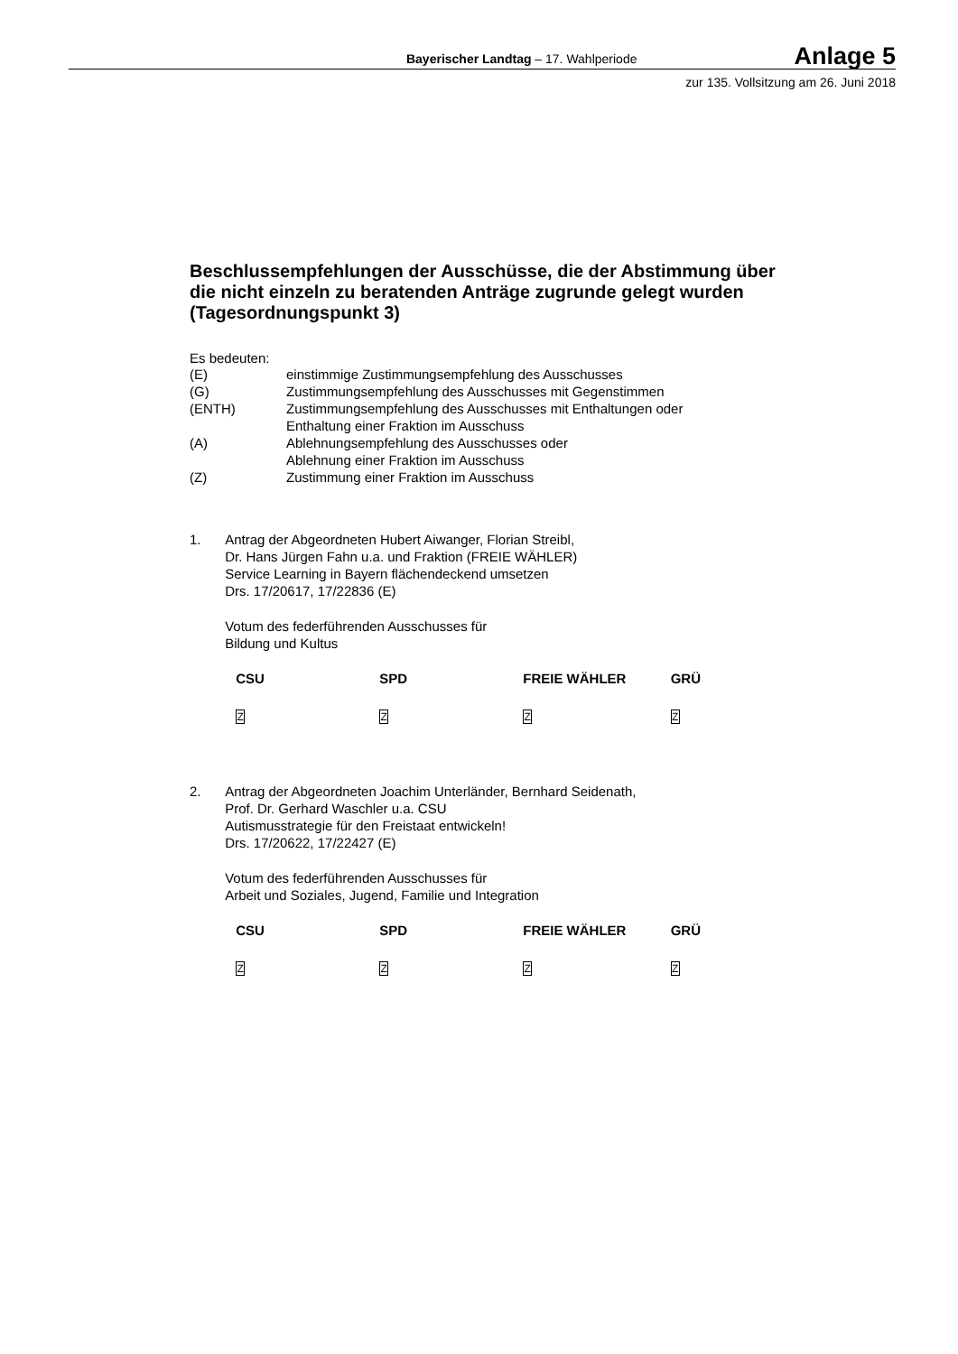Bayerischer Landtag – 17. Wahlperiode
Anlage 5
zur 135. Vollsitzung am 26. Juni 2018
Beschlussempfehlungen der Ausschüsse, die der Abstimmung über die nicht einzeln zu beratenden Anträge zugrunde gelegt wurden (Tagesordnungspunkt 3)
Es bedeuten:
| (E) | einstimmige Zustimmungsempfehlung des Ausschusses |
| (G) | Zustimmungsempfehlung des Ausschusses mit Gegenstimmen |
| (ENTH) | Zustimmungsempfehlung des Ausschusses mit Enthaltungen oder Enthaltung einer Fraktion im Ausschuss |
| (A) | Ablehnungsempfehlung des Ausschusses oder Ablehnung einer Fraktion im Ausschuss |
| (Z) | Zustimmung einer Fraktion im Ausschuss |
1. Antrag der Abgeordneten Hubert Aiwanger, Florian Streibl,
Dr. Hans Jürgen Fahn u.a. und Fraktion (FREIE WÄHLER)
Service Learning in Bayern flächendeckend umsetzen
Drs. 17/20617, 17/22836 (E)
Votum des federführenden Ausschusses für
Bildung und Kultus
| CSU | SPD | FREIE WÄHLER | GRÜ |
| --- | --- | --- | --- |
| Z | Z | Z | Z |
2. Antrag der Abgeordneten Joachim Unterländer, Bernhard Seidenath,
Prof. Dr. Gerhard Waschler u.a. CSU
Autismusstrategie für den Freistaat entwickeln!
Drs. 17/20622, 17/22427 (E)
Votum des federführenden Ausschusses für
Arbeit und Soziales, Jugend, Familie und Integration
| CSU | SPD | FREIE WÄHLER | GRÜ |
| --- | --- | --- | --- |
| Z | Z | Z | Z |